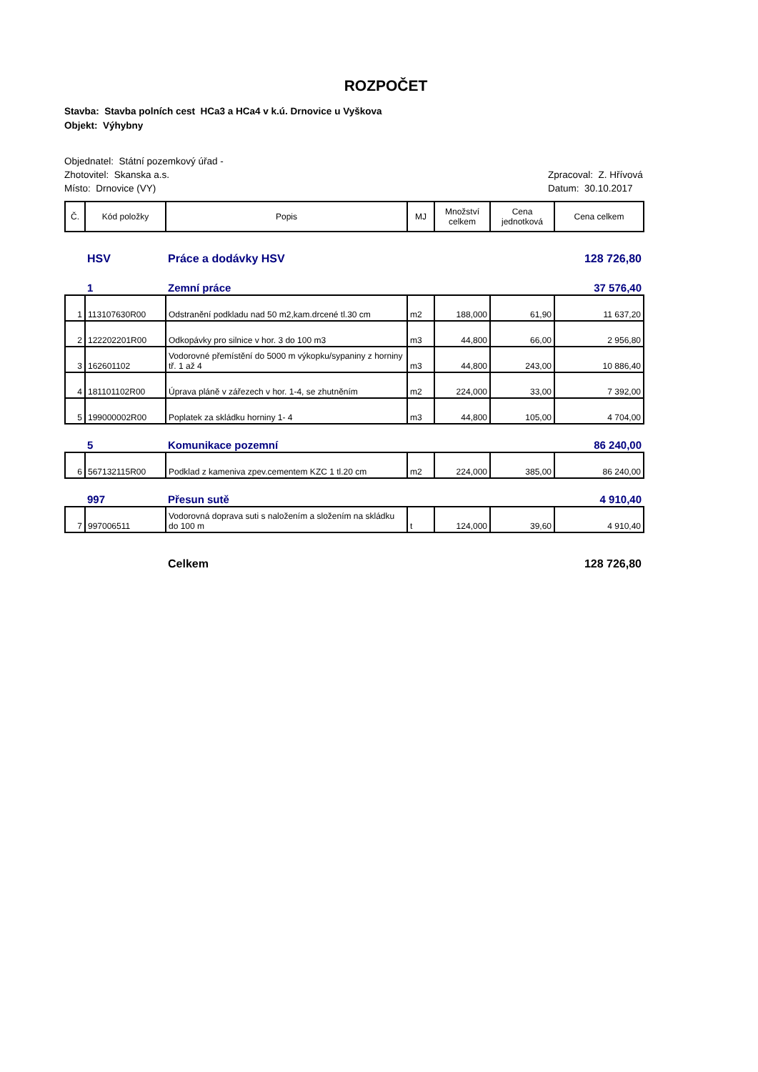ROZPOČET
Stavba: Stavba polních cest HCa3 a HCa4 v k.ú. Drnovice u Vyškova
Objekt: Výhybny
Objednatel: Státní pozemkový úřad -
Zhotovitel: Skanska a.s. Zpracoval: Z. Hřívová
Místo: Drnovice (VY) Datum: 30.10.2017
| Č. | Kód položky | Popis | MJ | Množství celkem | Cena jednotková | Cena celkem |
| --- | --- | --- | --- | --- | --- | --- |
| | HSV | Práce a dodávky HSV | | | | 128 726,80 |
| | 1 | Zemní práce | | | | 37 576,40 |
| 1 | 113107630R00 | Odstranění podkladu nad 50 m2,kam.drcené tl.30 cm | m2 | 188,000 | 61,90 | 11 637,20 |
| 2 | 122202201R00 | Odkopávky pro silnice v hor. 3 do 100 m3 | m3 | 44,800 | 66,00 | 2 956,80 |
| 3 | 162601102 | Vodorovné přemístění do 5000 m výkopku/sypaniny z horniny tř. 1 až 4 | m3 | 44,800 | 243,00 | 10 886,40 |
| 4 | 181101102R00 | Úprava pláně v zářezech v hor. 1-4, se zhutněním | m2 | 224,000 | 33,00 | 7 392,00 |
| 5 | 199000002R00 | Poplatek za skládku horniny 1- 4 | m3 | 44,800 | 105,00 | 4 704,00 |
| | 5 | Komunikace pozemní | | | | 86 240,00 |
| 6 | 567132115R00 | Podklad z kameniva zpev.cementem KZC 1 tl.20 cm | m2 | 224,000 | 385,00 | 86 240,00 |
| | 997 | Přesun sutě | | | | 4 910,40 |
| 7 | 997006511 | Vodorovná doprava suti s naložením a složením na skládku do 100 m | t | 124,000 | 39,60 | 4 910,40 |
| | | Celkem | | | | 128 726,80 |